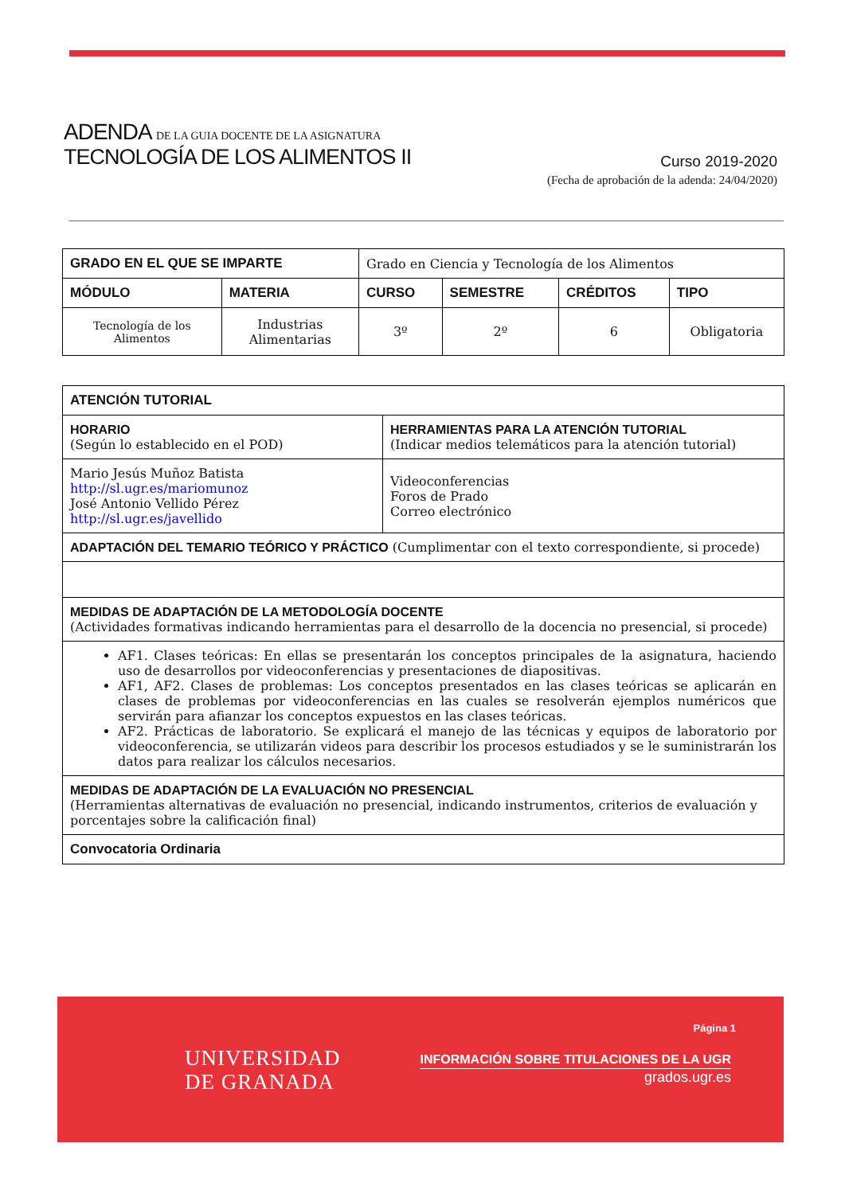ADENDA DE LA GUIA DOCENTE DE LA ASIGNATURA
TECNOLOGÍA DE LOS ALIMENTOS II
Curso 2019-2020
(Fecha de aprobación de la adenda: 24/04/2020)
| GRADO EN EL QUE SE IMPARTE | | Grado en Ciencia y Tecnología de los Alimentos | | | |
| MÓDULO | MATERIA | CURSO | SEMESTRE | CRÉDITOS | TIPO |
| Tecnología de los Alimentos | Industrias Alimentarias | 3º | 2º | 6 | Obligatoria |
| ATENCIÓN TUTORIAL | |
| --- | --- |
| HORARIO (Según lo establecido en el POD) | HERRAMIENTAS PARA LA ATENCIÓN TUTORIAL (Indicar medios telemáticos para la atención tutorial) |
| Mario Jesús Muñoz Batista http://sl.ugr.es/mariomunoz José Antonio Vellido Pérez http://sl.ugr.es/javellido | Videoconferencias Foros de Prado Correo electrónico |
| ADAPTACIÓN DEL TEMARIO TEÓRICO Y PRÁCTICO (Cumplimentar con el texto correspondiente, si procede) | |
| MEDIDAS DE ADAPTACIÓN DE LA METODOLOGÍA DOCENTE (Actividades formativas indicando herramientas para el desarrollo de la docencia no presencial, si procede) | |
| AF1. Clases teóricas: En ellas se presentarán los conceptos principales de la asignatura, haciendo uso de desarrollos por videoconferencias y presentaciones de diapositivas. AF1, AF2. Clases de problemas: Los conceptos presentados en las clases teóricas se aplicarán en clases de problemas por videoconferencias en las cuales se resolverán ejemplos numéricos que servirán para afianzar los conceptos expuestos en las clases teóricas. AF2. Prácticas de laboratorio. Se explicará el manejo de las técnicas y equipos de laboratorio por videoconferencia, se utilizarán videos para describir los procesos estudiados y se le suministrarán los datos para realizar los cálculos necesarios. | |
| MEDIDAS DE ADAPTACIÓN DE LA EVALUACIÓN NO PRESENCIAL (Herramientas alternativas de evaluación no presencial, indicando instrumentos, criterios de evaluación y porcentajes sobre la calificación final) | |
| Convocatoria Ordinaria | |
UNIVERSIDAD
DE GRANADA
Página 1
INFORMACIÓN SOBRE TITULACIONES DE LA UGR
grados.ugr.es